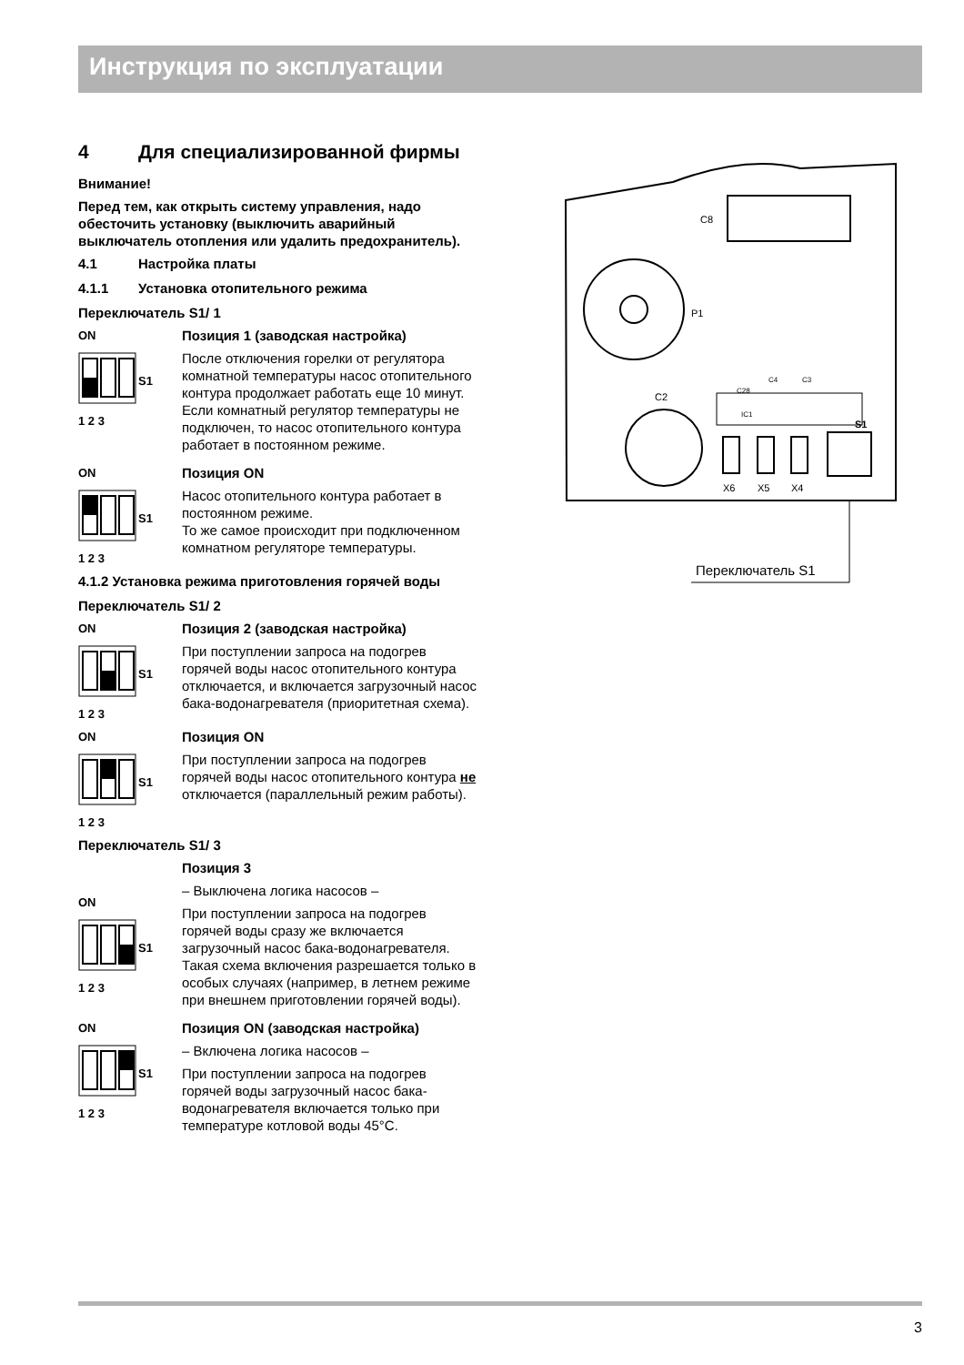Инструкция по эксплуатации
4 Для специализированной фирмы
Внимание!
Перед тем, как открыть систему управления, надо обесточить установку (выключить аварийный выключатель отопления или удалить предохранитель).
4.1 Настройка платы
4.1.1 Установка отопительного режима
Переключатель S1/ 1
ON
S1
1 2 3
Позиция 1 (заводская настройка)
После отключения горелки от регулятора комнатной температуры насос отопительного контура продолжает работать еще 10 минут.
Если комнатный регулятор температуры не подключен, то насос отопительного контура работает в постоянном режиме.
ON
S1
1 2 3
Позиция ON
Насос отопительного контура работает в постоянном режиме.
То же самое происходит при подключенном комнатном регуляторе температуры.
4.1.2 Установка режима приготовления горячей воды
Переключатель S1/ 2
ON
S1
1 2 3
Позиция 2 (заводская настройка)
При поступлении запроса на подогрев горячей воды насос отопительного контура отключается, и включается загрузочный насос бака-водонагревателя (приоритетная схема).
ON
S1
1 2 3
Позиция ON
При поступлении запроса на подогрев горячей воды насос отопительного контура не отключается (параллельный режим работы).
Переключатель S1/ 3
ON
S1
1 2 3
Позиция 3
– Выключена логика насосов –
При поступлении запроса на подогрев горячей воды сразу же включается загрузочный насос бака-водонагревателя. Такая схема включения разрешается только в особых случаях (например, в летнем режиме при внешнем приготовлении горячей воды).
ON
S1
1 2 3
Позиция ON (заводская настройка)
– Включена логика насосов –
При поступлении запроса на подогрев горячей воды загрузочный насос бака-водонагревателя включается только при температуре котловой воды 45°C.
C8
P1
C2
C28
C4
C3
IC1
X6
X5
X4
S1
Переключатель S1
3